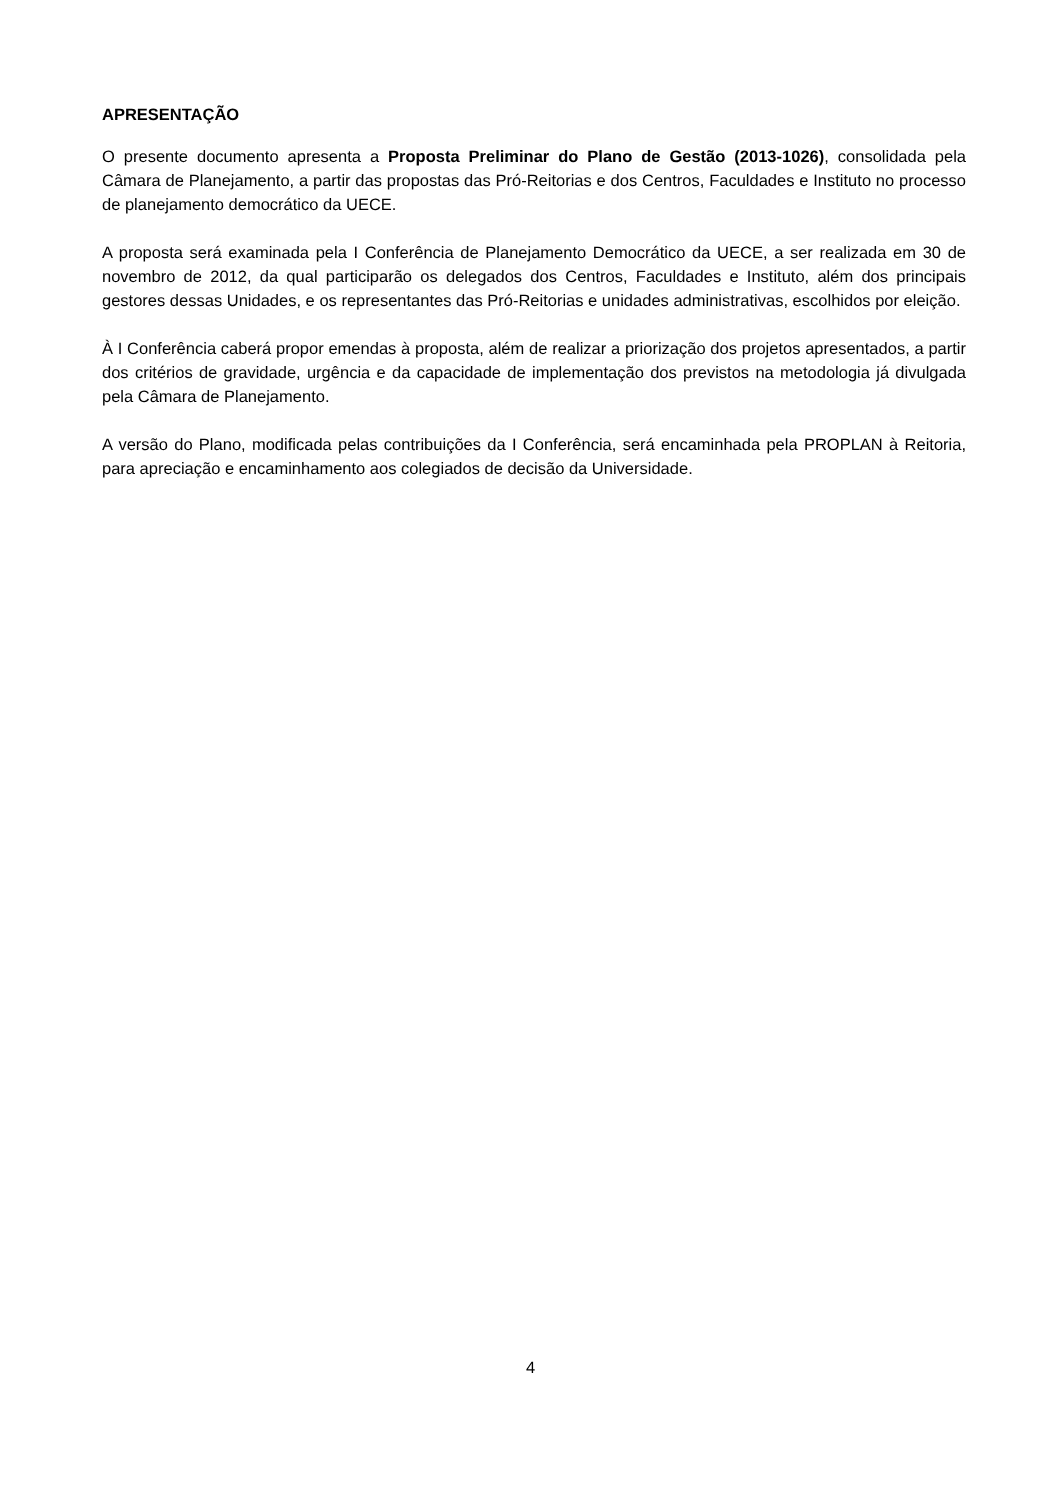APRESENTAÇÃO
O presente documento apresenta a Proposta Preliminar do Plano de Gestão (2013-1026), consolidada pela Câmara de Planejamento, a partir das propostas das Pró-Reitorias e dos Centros, Faculdades e Instituto no processo de planejamento democrático da UECE.
A proposta será examinada pela I Conferência de Planejamento Democrático da UECE, a ser realizada em 30 de novembro de 2012, da qual participarão os delegados dos Centros, Faculdades e Instituto, além dos principais gestores dessas Unidades, e os representantes das Pró-Reitorias e unidades administrativas, escolhidos por eleição.
À I Conferência caberá propor emendas à proposta, além de realizar a priorização dos projetos apresentados, a partir dos critérios de gravidade, urgência e da capacidade de implementação dos previstos na metodologia já divulgada pela Câmara de Planejamento.
A versão do Plano, modificada pelas contribuições da I Conferência, será encaminhada pela PROPLAN à Reitoria, para apreciação e encaminhamento aos colegiados de decisão da Universidade.
4